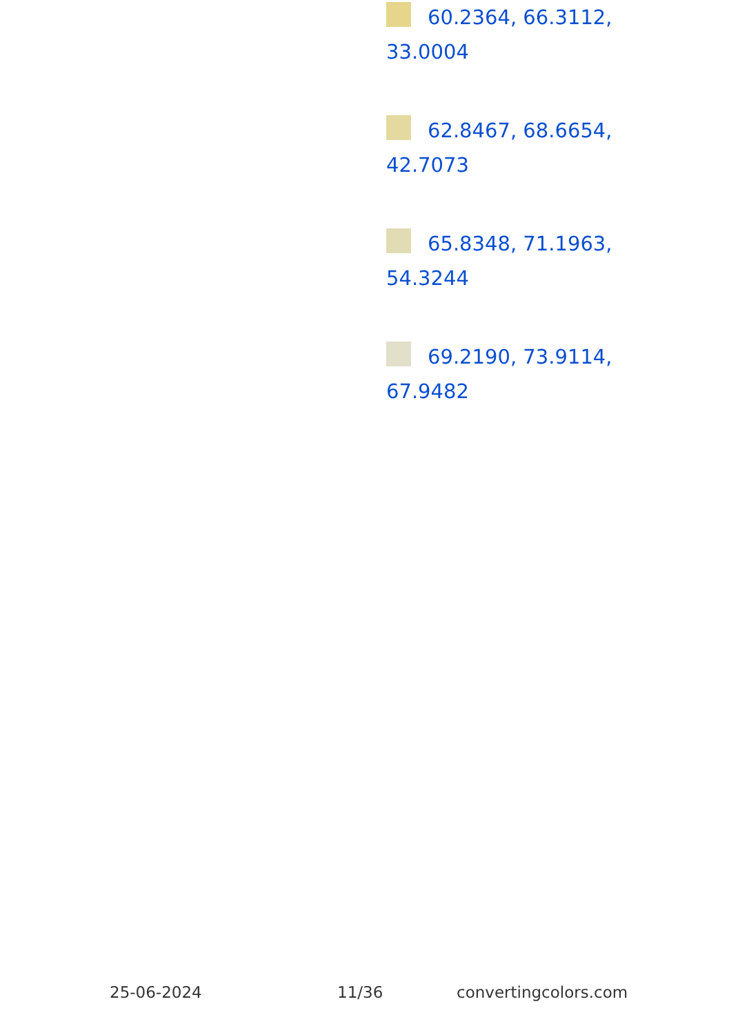60.2364, 66.3112, 33.0004
62.8467, 68.6654, 42.7073
65.8348, 71.1963, 54.3244
69.2190, 73.9114, 67.9482
25-06-2024 11/36 convertingcolors.com